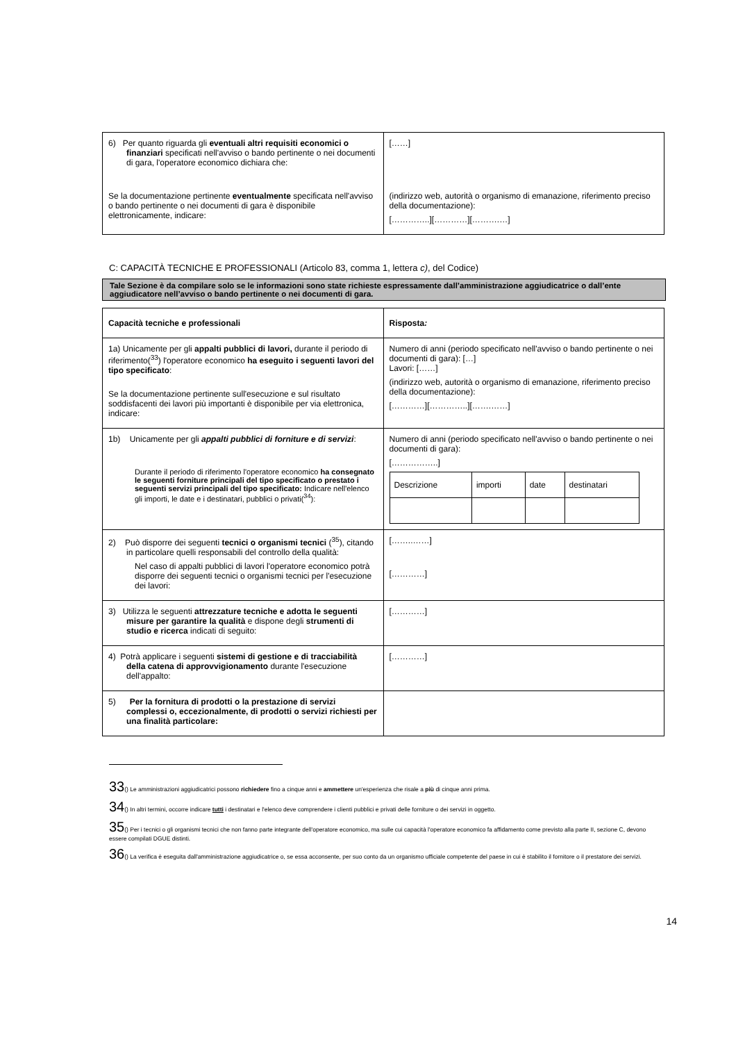| 6) Per quanto riguarda gli eventuali altri requisiti economici o finanziari specificati nell'avviso o bando pertinente o nei documenti di gara, l'operatore economico dichiara che: Se la documentazione pertinente eventualmente specificata nell'avviso o bando pertinente o nei documenti di gara è disponibile elettronicamente, indicare: | [……] (indirizzo web, autorità o organismo di emanazione, riferimento preciso della documentazione): […………..][…………][……….…] |
C: CAPACITÀ TECNICHE E PROFESSIONALI (Articolo 83, comma 1, lettera c), del Codice)
Tale Sezione è da compilare solo se le informazioni sono state richieste espressamente dall’amministrazione aggiudicatrice o dall’ente aggiudicatore nell’avviso o bando pertinente o nei documenti di gara.
| Capacità tecniche e professionali | Risposta : |
| 1a) Unicamente per gli appalti pubblici di lavori, durante il periodo di riferimento(<sup>33</sup>) l'operatore economico ha eseguito i seguenti lavori del tipo specificato : Se la documentazione pertinente sull'esecuzione e sul risultato soddisfacenti dei lavori più importanti è disponibile per via elettronica, indicare: | Numero di anni (periodo specificato nell'avviso o bando pertinente o nei documenti di gara): […] Lavori: [……] (indirizzo web, autorità o organismo di emanazione, riferimento preciso della documentazione): […………][…………..][…….……] |
| 1b) Unicamente per gli appalti pubblici di forniture e di servizi : Durante il periodo di riferimento l'operatore economico ha consegnato le seguenti forniture principali del tipo specificato o prestato i seguenti servizi principali del tipo specificato: Indicare nell'elenco gli importi, le date e i destinatari, pubblici o privati(<sup>34</sup>): | Numero di anni (periodo specificato nell'avviso o bando pertinente o nei documenti di gara): [……………..] / Descrizione / importi / date / destinatari / |
| 2) Può disporre dei seguenti tecnici o organismi tecnici (<sup>35</sup>), citando in particolare quelli responsabili del controllo della qualità: Nel caso di appalti pubblici di lavori l'operatore economico potrà disporre dei seguenti tecnici o organismi tecnici per l'esecuzione dei lavori: | [……..……] […………] |
| 3) Utilizza le seguenti attrezzature tecniche e adotta le seguenti misure per garantire la qualità e dispone degli strumenti di studio e ricerca indicati di seguito: | […………] |
| 4) Potrà applicare i seguenti sistemi di gestione e di tracciabilità della catena di approvvigionamento durante l'esecuzione dell'appalto: | […………] |
| 5) Per la fornitura di prodotti o la prestazione di servizi complessi o, eccezionalmente, di prodotti o servizi richiesti per una finalità particolare: | |
33() Le amministrazioni aggiudicatrici possono richiedere fino a cinque anni e ammettere un'esperienza che risale a più di cinque anni prima.
34() In altri termini, occorre indicare tutti i destinatari e l'elenco deve comprendere i clienti pubblici e privati delle forniture o dei servizi in oggetto.
35() Per i tecnici o gli organismi tecnici che non fanno parte integrante dell'operatore economico, ma sulle cui capacità l'operatore economico fa affidamento come previsto alla parte II, sezione C, devono essere compilati DGUE distinti.
36() La verifica è eseguita dall'amministrazione aggiudicatrice o, se essa acconsente, per suo conto da un organismo ufficiale competente del paese in cui è stabilito il fornitore o il prestatore dei servizi.
14